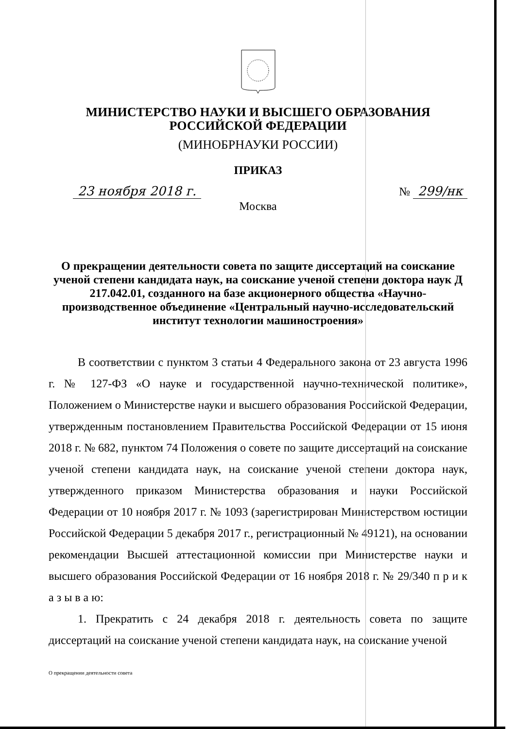МИНИСТЕРСТВО НАУКИ И ВЫСШЕГО ОБРАЗОВАНИЯ
РОССИЙСКОЙ ФЕДЕРАЦИИ
(МИНОБРНАУКИ РОССИИ)
ПРИКАЗ
23 ноября 2018 г. № 299/нк
Москва
О прекращении деятельности совета по защите диссертаций на соискание ученой степени кандидата наук, на соискание ученой степени доктора наук Д 217.042.01, созданного на базе акционерного общества «Научно-производственное объединение «Центральный научно-исследовательский институт технологии машиностроения»
В соответствии с пунктом 3 статьи 4 Федерального закона от 23 августа 1996 г. № 127-ФЗ «О науке и государственной научно-технической политике», Положением о Министерстве науки и высшего образования Российской Федерации, утвержденным постановлением Правительства Российской Федерации от 15 июня 2018 г. № 682, пунктом 74 Положения о совете по защите диссертаций на соискание ученой степени кандидата наук, на соискание ученой степени доктора наук, утвержденного приказом Министерства образования и науки Российской Федерации от 10 ноября 2017 г. № 1093 (зарегистрирован Министерством юстиции Российской Федерации 5 декабря 2017 г., регистрационный № 49121), на основании рекомендации Высшей аттестационной комиссии при Министерстве науки и высшего образования Российской Федерации от 16 ноября 2018 г. № 29/340 п р и к а з ы в а ю:
1. Прекратить с 24 декабря 2018 г. деятельность совета по защите диссертаций на соискание ученой степени кандидата наук, на соискание ученой
О прекращении деятельности совета